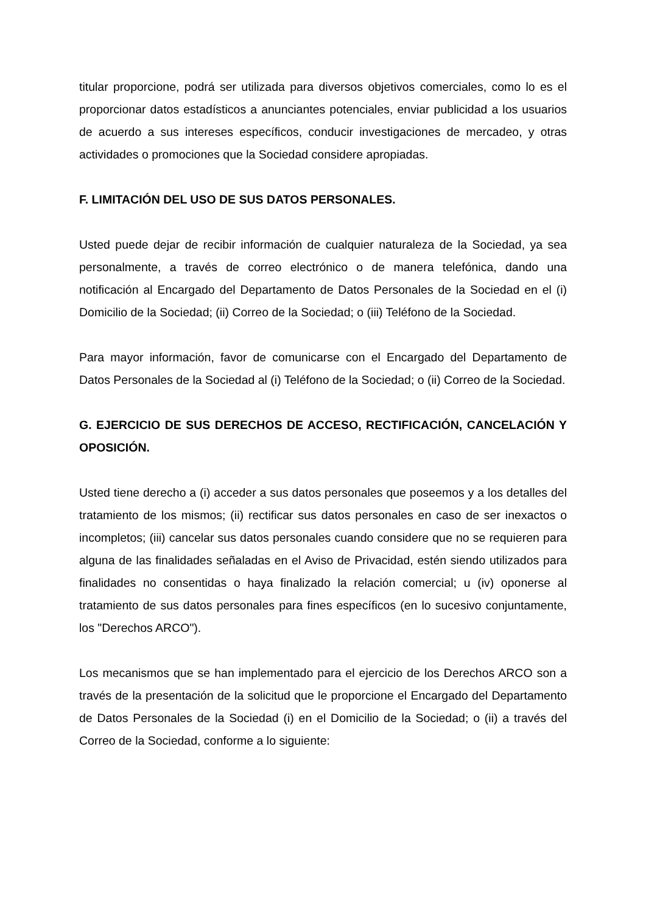titular proporcione, podrá ser utilizada para diversos objetivos comerciales, como lo es el proporcionar datos estadísticos a anunciantes potenciales, enviar publicidad a los usuarios de acuerdo a sus intereses específicos, conducir investigaciones de mercadeo, y otras actividades o promociones que la Sociedad considere apropiadas.
F. LIMITACIÓN DEL USO DE SUS DATOS PERSONALES.
Usted puede dejar de recibir información de cualquier naturaleza de la Sociedad, ya sea personalmente, a través de correo electrónico o de manera telefónica, dando una notificación al Encargado del Departamento de Datos Personales de la Sociedad en el (i) Domicilio de la Sociedad; (ii) Correo de la Sociedad; o (iii) Teléfono de la Sociedad.
Para mayor información, favor de comunicarse con el Encargado del Departamento de Datos Personales de la Sociedad al (i) Teléfono de la Sociedad; o (ii) Correo de la Sociedad.
G. EJERCICIO DE SUS DERECHOS DE ACCESO, RECTIFICACIÓN, CANCELACIÓN Y OPOSICIÓN.
Usted tiene derecho a (i) acceder a sus datos personales que poseemos y a los detalles del tratamiento de los mismos; (ii) rectificar sus datos personales en caso de ser inexactos o incompletos; (iii) cancelar sus datos personales cuando considere que no se requieren para alguna de las finalidades señaladas en el Aviso de Privacidad, estén siendo utilizados para finalidades no consentidas o haya finalizado la relación comercial; u (iv) oponerse al tratamiento de sus datos personales para fines específicos (en lo sucesivo conjuntamente, los "Derechos ARCO").
Los mecanismos que se han implementado para el ejercicio de los Derechos ARCO son a través de la presentación de la solicitud que le proporcione el Encargado del Departamento de Datos Personales de la Sociedad (i) en el Domicilio de la Sociedad; o (ii) a través del Correo de la Sociedad, conforme a lo siguiente: